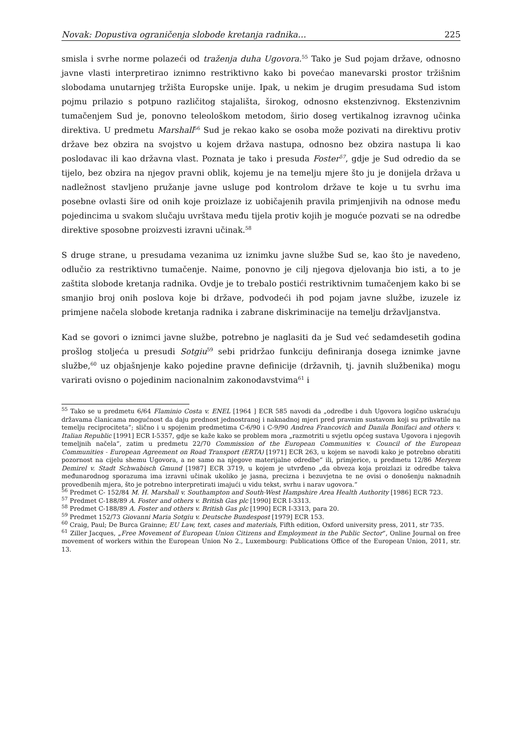Novak: Dopustiva ograničenja slobode kretanja radnika… 225
smisla i svrhe norme polazeći od traženja duha Ugovora.<sup>55</sup> Tako je Sud pojam države, odnosno javne vlasti interpretirao iznimno restriktivno kako bi povećao manevarski prostor tržišnim slobodama unutarnjeg tržišta Europske unije. Ipak, u nekim je drugim presudama Sud istom pojmu prilazio s potpuno različitog stajališta, širokog, odnosno ekstenzivnog. Ekstenzivnim tumačenjem Sud je, ponovno teleološkom metodom, širio doseg vertikalnog izravnog učinka direktiva. U predmetu Marshall<sup>56</sup> Sud je rekao kako se osoba može pozivati na direktivu protiv države bez obzira na svojstvo u kojem država nastupa, odnosno bez obzira nastupa li kao poslodavac ili kao državna vlast. Poznata je tako i presuda Foster<sup>57</sup>, gdje je Sud odredio da se tijelo, bez obzira na njegov pravni oblik, kojemu je na temelju mjere što ju je donijela država u nadležnost stavljeno pružanje javne usluge pod kontrolom države te koje u tu svrhu ima posebne ovlasti šire od onih koje proizlaze iz uobičajenih pravila primjenjivih na odnose među pojedincima u svakom slučaju uvrštava među tijela protiv kojih je moguće pozvati se na odredbe direktive sposobne proizvesti izravni učinak.<sup>58</sup>
S druge strane, u presudama vezanima uz iznimku javne službe Sud se, kao što je navedeno, odlučio za restriktivno tumačenje. Naime, ponovno je cilj njegova djelovanja bio isti, a to je zaštita slobode kretanja radnika. Ovdje je to trebalo postići restriktivnim tumačenjem kako bi se smanjio broj onih poslova koje bi države, podvodeći ih pod pojam javne službe, izuzele iz primjene načela slobode kretanja radnika i zabrane diskriminacije na temelju državljanstva.
Kad se govori o iznimci javne službe, potrebno je naglasiti da je Sud već sedamdesetih godina prošlog stoljeća u presudi Sotgiu<sup>59</sup> sebi pridržao funkciju definiranja dosega iznimke javne službe,<sup>60</sup> uz objašnjenje kako pojedine pravne definicije (državnih, tj. javnih službenika) mogu varirati ovisno o pojedinim nacionalnim zakonodavstvima<sup>61</sup> i
<sup>55</sup> Tako se u predmetu 6/64 Flaminio Costa v. ENEL [1964 ] ECR 585 navodi da „odredbe i duh Ugovora logično uskraćuju državama članicama mogućnost da daju prednost jednostranoj i naknadnoj mjeri pred pravnim sustavom koji su prihvatile na temelju reciprociteta“; slično i u spojenim predmetima C-6/90 i C-9/90 Andrea Francovich and Danila Bonifaci and others v. Italian Republic [1991] ECR I-5357, gdje se kaže kako se problem mora „razmotriti u svjetlu općeg sustava Ugovora i njegovih temeljnih načela“, zatim u predmetu 22/70 Commission of the European Communities v. Council of the European Communities - European Agreement on Road Transport (ERTA) [1971] ECR 263, u kojem se navodi kako je potrebno obratiti pozornost na cijelu shemu Ugovora, a ne samo na njegove materijalne odredbe“ ili, primjerice, u predmetu 12/86 Meryem Demirel v. Stadt Schwabisch Gmund [1987] ECR 3719, u kojem je utvrđeno „da obveza koja proizlazi iz odredbe takva međunarodnog sporazuma ima izravni učinak ukoliko je jasna, precizna i bezuvjetna te ne ovisi o donošenju naknadnih provedbenih mjera, što je potrebno interpretirati imajući u vidu tekst, svrhu i narav ugovora.“
<sup>56</sup> Predmet C- 152/84 M. H. Marshall v. Southampton and South-West Hampshire Area Health Authority [1986] ECR 723.
<sup>57</sup> Predmet C-188/89 A. Foster and others v. British Gas plc [1990] ECR I-3313.
<sup>58</sup> Predmet C-188/89 A. Foster and others v. British Gas plc [1990] ECR I-3313, para 20.
<sup>59</sup> Predmet 152/73 Giovanni Maria Sotgiu v. Deutsche Bundespost [1979] ECR 153.
<sup>60</sup> Craig, Paul; De Burca Grainne; EU Law, text, cases and materials, Fifth edition, Oxford university press, 2011, str 735.
<sup>61</sup> Ziller Jacques, „Free Movement of European Union Citizens and Employment in the Public Sector“, Online Journal on free movement of workers within the European Union No 2., Luxembourg: Publications Office of the European Union, 2011, str. 13.